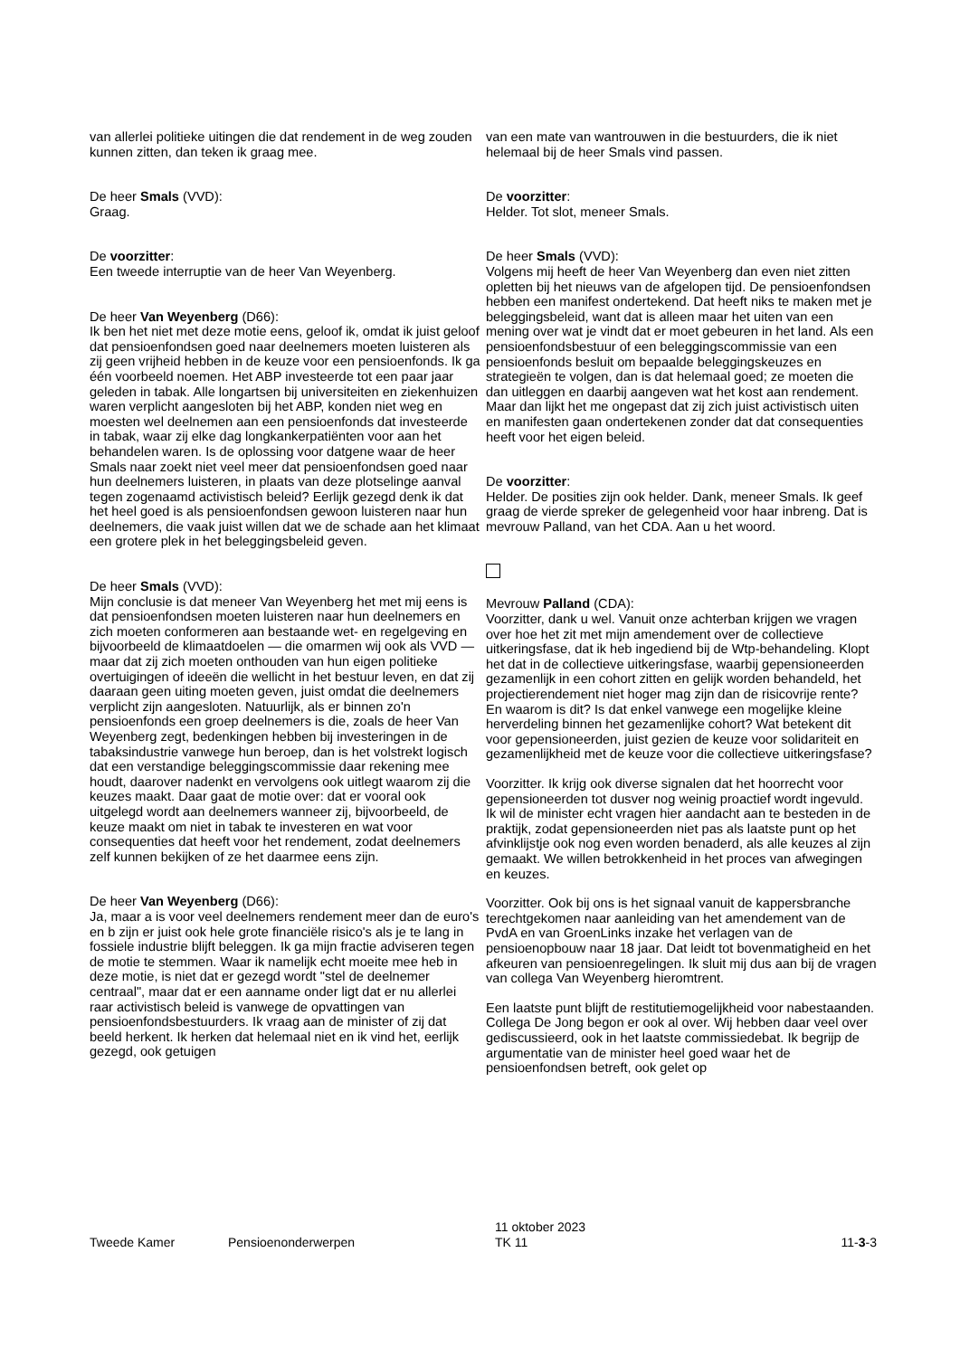van allerlei politieke uitingen die dat rendement in de weg zouden kunnen zitten, dan teken ik graag mee.
De heer Smals (VVD):
Graag.
De voorzitter:
Een tweede interruptie van de heer Van Weyenberg.
De heer Van Weyenberg (D66):
Ik ben het niet met deze motie eens, geloof ik, omdat ik juist geloof dat pensioenfondsen goed naar deelnemers moeten luisteren als zij geen vrijheid hebben in de keuze voor een pensioenfonds. Ik ga één voorbeeld noemen. Het ABP investeerde tot een paar jaar geleden in tabak. Alle longartsen bij universiteiten en ziekenhuizen waren verplicht aangesloten bij het ABP, konden niet weg en moesten wel deelnemen aan een pensioenfonds dat investeerde in tabak, waar zij elke dag longkankerpatiënten voor aan het behandelen waren. Is de oplossing voor datgene waar de heer Smals naar zoekt niet veel meer dat pensioenfondsen goed naar hun deelnemers luisteren, in plaats van deze plotselinge aanval tegen zogenaamd activistisch beleid? Eerlijk gezegd denk ik dat het heel goed is als pensioenfondsen gewoon luisteren naar hun deelnemers, die vaak juist willen dat we de schade aan het klimaat een grotere plek in het beleggingsbeleid geven.
De heer Smals (VVD):
Mijn conclusie is dat meneer Van Weyenberg het met mij eens is dat pensioenfondsen moeten luisteren naar hun deelnemers en zich moeten conformeren aan bestaande wet- en regelgeving en bijvoorbeeld de klimaatdoelen — die omarmen wij ook als VVD — maar dat zij zich moeten onthouden van hun eigen politieke overtuigingen of ideeën die wellicht in het bestuur leven, en dat zij daaraan geen uiting moeten geven, juist omdat die deelnemers verplicht zijn aangesloten. Natuurlijk, als er binnen zo'n pensioenfonds een groep deelnemers is die, zoals de heer Van Weyenberg zegt, bedenkingen hebben bij investeringen in de tabaksindustrie vanwege hun beroep, dan is het volstrekt logisch dat een verstandige beleggingscommissie daar rekening mee houdt, daarover nadenkt en vervolgens ook uitlegt waarom zij die keuzes maakt. Daar gaat de motie over: dat er vooral ook uitgelegd wordt aan deelnemers wanneer zij, bijvoorbeeld, de keuze maakt om niet in tabak te investeren en wat voor consequenties dat heeft voor het rendement, zodat deelnemers zelf kunnen bekijken of ze het daarmee eens zijn.
De heer Van Weyenberg (D66):
Ja, maar a is voor veel deelnemers rendement meer dan de euro's en b zijn er juist ook hele grote financiële risico's als je te lang in fossiele industrie blijft beleggen. Ik ga mijn fractie adviseren tegen de motie te stemmen. Waar ik namelijk echt moeite mee heb in deze motie, is niet dat er gezegd wordt "stel de deelnemer centraal", maar dat er een aanname onder ligt dat er nu allerlei raar activistisch beleid is vanwege de opvattingen van pensioenfondsbestuurders. Ik vraag aan de minister of zij dat beeld herkent. Ik herken dat helemaal niet en ik vind het, eerlijk gezegd, ook getuigen
van een mate van wantrouwen in die bestuurders, die ik niet helemaal bij de heer Smals vind passen.
De voorzitter:
Helder. Tot slot, meneer Smals.
De heer Smals (VVD):
Volgens mij heeft de heer Van Weyenberg dan even niet zitten opletten bij het nieuws van de afgelopen tijd. De pensioenfondsen hebben een manifest ondertekend. Dat heeft niks te maken met je beleggingsbeleid, want dat is alleen maar het uiten van een mening over wat je vindt dat er moet gebeuren in het land. Als een pensioenfondsbestuur of een beleggingscommissie van een pensioenfonds besluit om bepaalde beleggingskeuzes en strategieën te volgen, dan is dat helemaal goed; ze moeten die dan uitleggen en daarbij aangeven wat het kost aan rendement. Maar dan lijkt het me ongepast dat zij zich juist activistisch uiten en manifesten gaan ondertekenen zonder dat dat consequenties heeft voor het eigen beleid.
De voorzitter:
Helder. De posities zijn ook helder. Dank, meneer Smals. Ik geef graag de vierde spreker de gelegenheid voor haar inbreng. Dat is mevrouw Palland, van het CDA. Aan u het woord.
Mevrouw Palland (CDA):
Voorzitter, dank u wel. Vanuit onze achterban krijgen we vragen over hoe het zit met mijn amendement over de collectieve uitkeringsfase, dat ik heb ingediend bij de Wtp-behandeling. Klopt het dat in de collectieve uitkeringsfase, waarbij gepensioneerden gezamenlijk in een cohort zitten en gelijk worden behandeld, het projectierendement niet hoger mag zijn dan de risicovrije rente? En waarom is dit? Is dat enkel vanwege een mogelijke kleine herverdeling binnen het gezamenlijke cohort? Wat betekent dit voor gepensioneerden, juist gezien de keuze voor solidariteit en gezamenlijkheid met de keuze voor die collectieve uitkeringsfase?
Voorzitter. Ik krijg ook diverse signalen dat het hoorrecht voor gepensioneerden tot dusver nog weinig proactief wordt ingevuld. Ik wil de minister echt vragen hier aandacht aan te besteden in de praktijk, zodat gepensioneerden niet pas als laatste punt op het afvinklijstje ook nog even worden benaderd, als alle keuzes al zijn gemaakt. We willen betrokkenheid in het proces van afwegingen en keuzes.
Voorzitter. Ook bij ons is het signaal vanuit de kappersbranche terechtgekomen naar aanleiding van het amendement van de PvdA en van GroenLinks inzake het verlagen van de pensioenopbouw naar 18 jaar. Dat leidt tot bovenmatigheid en het afkeuren van pensioenregelingen. Ik sluit mij dus aan bij de vragen van collega Van Weyenberg hieromtrent.
Een laatste punt blijft de restitutiemogelijkheid voor nabestaanden. Collega De Jong begon er ook al over. Wij hebben daar veel over gediscussieerd, ook in het laatste commissiedebat. Ik begrijp de argumentatie van de minister heel goed waar het de pensioenfondsen betreft, ook gelet op
Tweede Kamer Pensioenonderwerpen
11 oktober 2023
TK 11
11-3-3